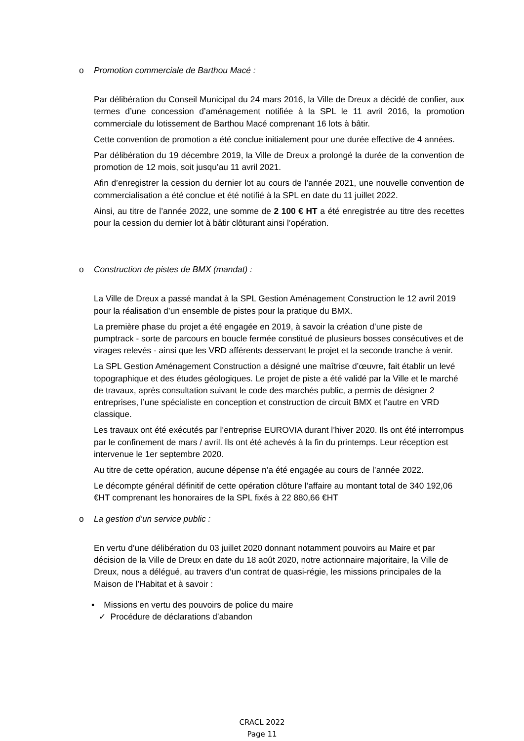o Promotion commerciale de Barthou Macé :
Par délibération du Conseil Municipal du 24 mars 2016, la Ville de Dreux a décidé de confier, aux termes d’une concession d’aménagement notifiée à la SPL le 11 avril 2016, la promotion commerciale du lotissement de Barthou Macé comprenant 16 lots à bâtir.
Cette convention de promotion a été conclue initialement pour une durée effective de 4 années.
Par délibération du 19 décembre 2019, la Ville de Dreux a prolongé la durée de la convention de promotion de 12 mois, soit jusqu’au 11 avril 2021.
Afin d’enregistrer la cession du dernier lot au cours de l’année 2021, une nouvelle convention de commercialisation a été conclue et été notifié à la SPL en date du 11 juillet 2022.
Ainsi, au titre de l’année 2022, une somme de 2 100 € HT a été enregistrée au titre des recettes pour la cession du dernier lot à bâtir clôturant ainsi l’opération.
o Construction de pistes de BMX (mandat) :
La Ville de Dreux a passé mandat à la SPL Gestion Aménagement Construction le 12 avril 2019 pour la réalisation d’un ensemble de pistes pour la pratique du BMX.
La première phase du projet a été engagée en 2019, à savoir la création d’une piste de pumptrack - sorte de parcours en boucle fermée constitué de plusieurs bosses consécutives et de virages relevés - ainsi que les VRD afférents desservant le projet et la seconde tranche à venir.
La SPL Gestion Aménagement Construction a désigné une maîtrise d’œuvre, fait établir un levé topographique et des études géologiques. Le projet de piste a été validé par la Ville et le marché de travaux, après consultation suivant le code des marchés public, a permis de désigner 2 entreprises, l’une spécialiste en conception et construction de circuit BMX et l’autre en VRD classique.
Les travaux ont été exécutés par l’entreprise EUROVIA durant l’hiver 2020. Ils ont été interrompus par le confinement de mars / avril. Ils ont été achevés à la fin du printemps. Leur réception est intervenue le 1er septembre 2020.
Au titre de cette opération, aucune dépense n’a été engagée au cours de l’année 2022.
Le décompte général définitif de cette opération clôture l’affaire au montant total de 340 192,06 €HT comprenant les honoraires de la SPL fixés à 22 880,66 €HT
o La gestion d’un service public :
En vertu d’une délibération du 03 juillet 2020 donnant notamment pouvoirs au Maire et par décision de la Ville de Dreux en date du 18 août 2020, notre actionnaire majoritaire, la Ville de Dreux, nous a délégué, au travers d’un contrat de quasi-régie, les missions principales de la Maison de l’Habitat et à savoir :
▪ Missions en vertu des pouvoirs de police du maire
✓ Procédure de déclarations d’abandon
CRACL 2022
Page 11